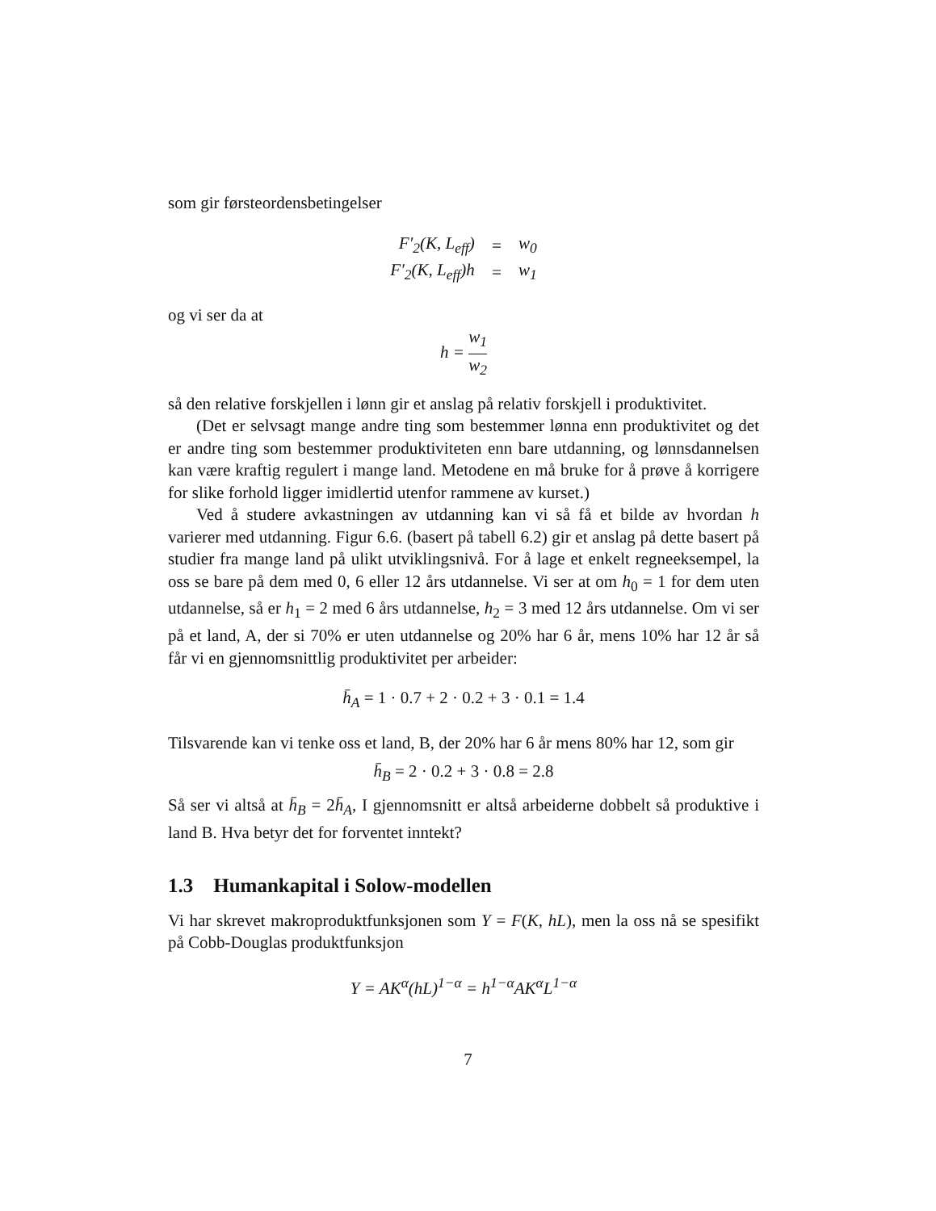som gir førsteordensbetingelser
| F′<sub>2</sub>(K, L<sub>eff</sub>) | = | w<sub>0</sub> |
| F′<sub>2</sub>(K, L<sub>eff</sub>)h | = | w<sub>1</sub> |
og vi ser da at
h = w<sub>1</sub> w<sub>2</sub>
så den relative forskjellen i lønn gir et anslag på relativ forskjell i produktivitet.
(Det er selvsagt mange andre ting som bestemmer lønna enn produktivitet og det er andre ting som bestemmer produktiviteten enn bare utdanning, og lønnsdannelsen kan være kraftig regulert i mange land. Metodene en må bruke for å prøve å korrigere for slike forhold ligger imidlertid utenfor rammene av kurset.)
Ved å studere avkastningen av utdanning kan vi så få et bilde av hvordan h varierer med utdanning. Figur 6.6. (basert på tabell 6.2) gir et anslag på dette basert på studier fra mange land på ulikt utviklingsnivå. For å lage et enkelt regneeksempel, la oss se bare på dem med 0, 6 eller 12 års utdannelse. Vi ser at om h<sub>0</sub> = 1 for dem uten utdannelse, så er h<sub>1</sub> = 2 med 6 års utdannelse, h<sub>2</sub> = 3 med 12 års utdannelse. Om vi ser på et land, A, der si 70% er uten utdannelse og 20% har 6 år, mens 10% har 12 år så får vi en gjennomsnittlig produktivitet per arbeider:
h̄<sub>A</sub> = 1 · 0.7 + 2 · 0.2 + 3 · 0.1 = 1.4
Tilsvarende kan vi tenke oss et land, B, der 20% har 6 år mens 80% har 12, som gir
h̄<sub>B</sub> = 2 · 0.2 + 3 · 0.8 = 2.8
Så ser vi altså at h̄<sub>B</sub> = 2h̄<sub>A</sub>, I gjennomsnitt er altså arbeiderne dobbelt så produktive i land B. Hva betyr det for forventet inntekt?
1.3 Humankapital i Solow-modellen
Vi har skrevet makroproduktfunksjonen som Y = F(K, hL), men la oss nå se spesifikt på Cobb-Douglas produktfunksjon
Y = AK<sup>α</sup>(hL)<sup>1−α</sup> = h<sup>1−α</sup>AK<sup>α</sup>L<sup>1−α</sup>
7